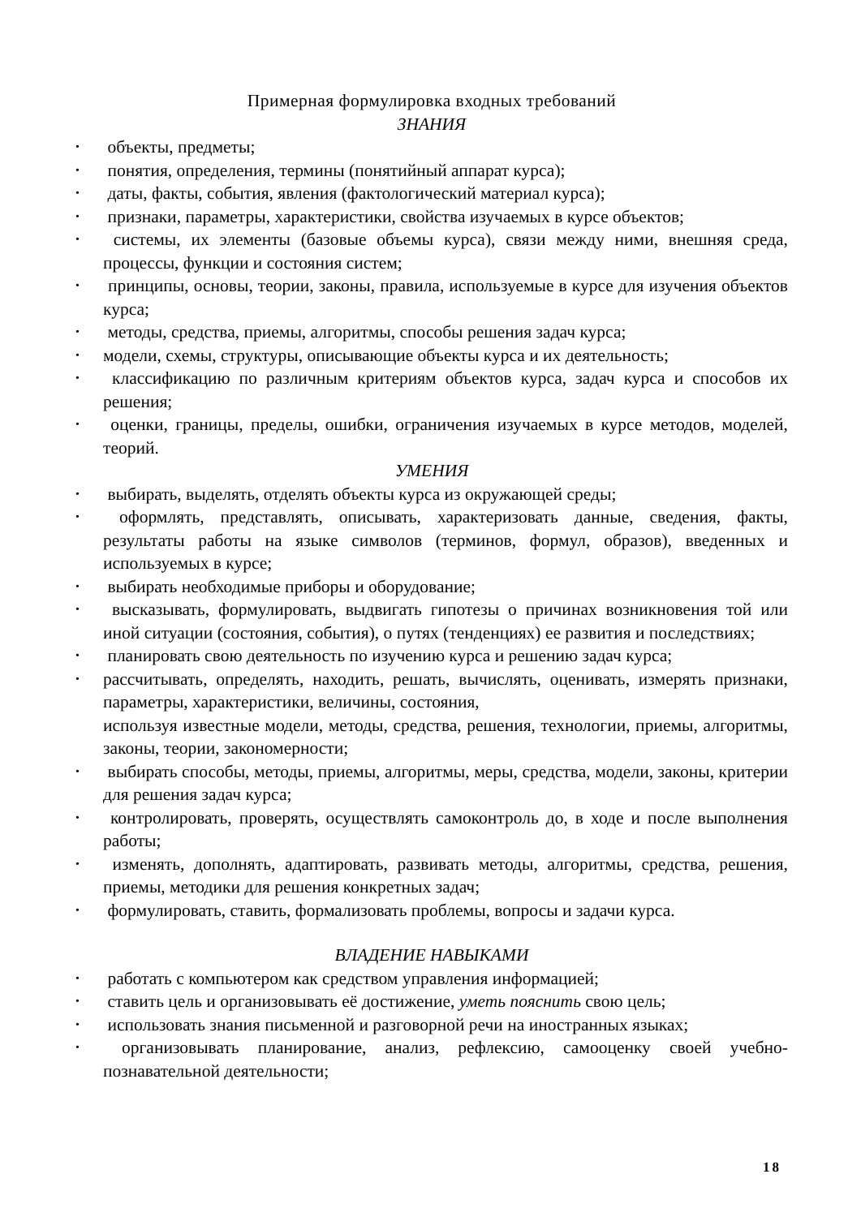Примерная формулировка входных требований
ЗНАНИЯ
• объекты, предметы;
• понятия, определения, термины (понятийный аппарат курса);
• даты, факты, события, явления (фактологический материал курса);
• признаки, параметры, характеристики, свойства изучаемых в курсе объектов;
• системы, их элементы (базовые объемы курса), связи между ними, внешняя среда, процессы, функции и состояния систем;
• принципы, основы, теории, законы, правила, используемые в курсе для изучения объектов курса;
• методы, средства, приемы, алгоритмы, способы решения задач курса;
• модели, схемы, структуры, описывающие объекты курса и их деятельность;
• классификацию по различным критериям объектов курса, задач курса и способов их решения;
• оценки, границы, пределы, ошибки, ограничения изучаемых в курсе методов, моделей, теорий.
УМЕНИЯ
• выбирать, выделять, отделять объекты курса из окружающей среды;
• оформлять, представлять, описывать, характеризовать данные, сведения, факты, результаты работы на языке символов (терминов, формул, образов), введенных и используемых в курсе;
• выбирать необходимые приборы и оборудование;
• высказывать, формулировать, выдвигать гипотезы о причинах возникновения той или иной ситуации (состояния, события), о путях (тенденциях) ее развития и последствиях;
• планировать свою деятельность по изучению курса и решению задач курса;
• рассчитывать, определять, находить, решать, вычислять, оценивать, измерять признаки, параметры, характеристики, величины, состояния,
используя известные модели, методы, средства, решения, технологии, приемы, алгоритмы, законы, теории, закономерности;
• выбирать способы, методы, приемы, алгоритмы, меры, средства, модели, законы, критерии для решения задач курса;
• контролировать, проверять, осуществлять самоконтроль до, в ходе и после выполнения работы;
• изменять, дополнять, адаптировать, развивать методы, алгоритмы, средства, решения, приемы, методики для решения конкретных задач;
• формулировать, ставить, формализовать проблемы, вопросы и задачи курса.
ВЛАДЕНИЕ НАВЫКАМИ
• работать с компьютером как средством управления информацией;
• ставить цель и организовывать её достижение, уметь пояснить свою цель;
• использовать знания письменной и разговорной речи на иностранных языках;
• организовывать планирование, анализ, рефлексию, самооценку своей учебно-познавательной деятельности;
18